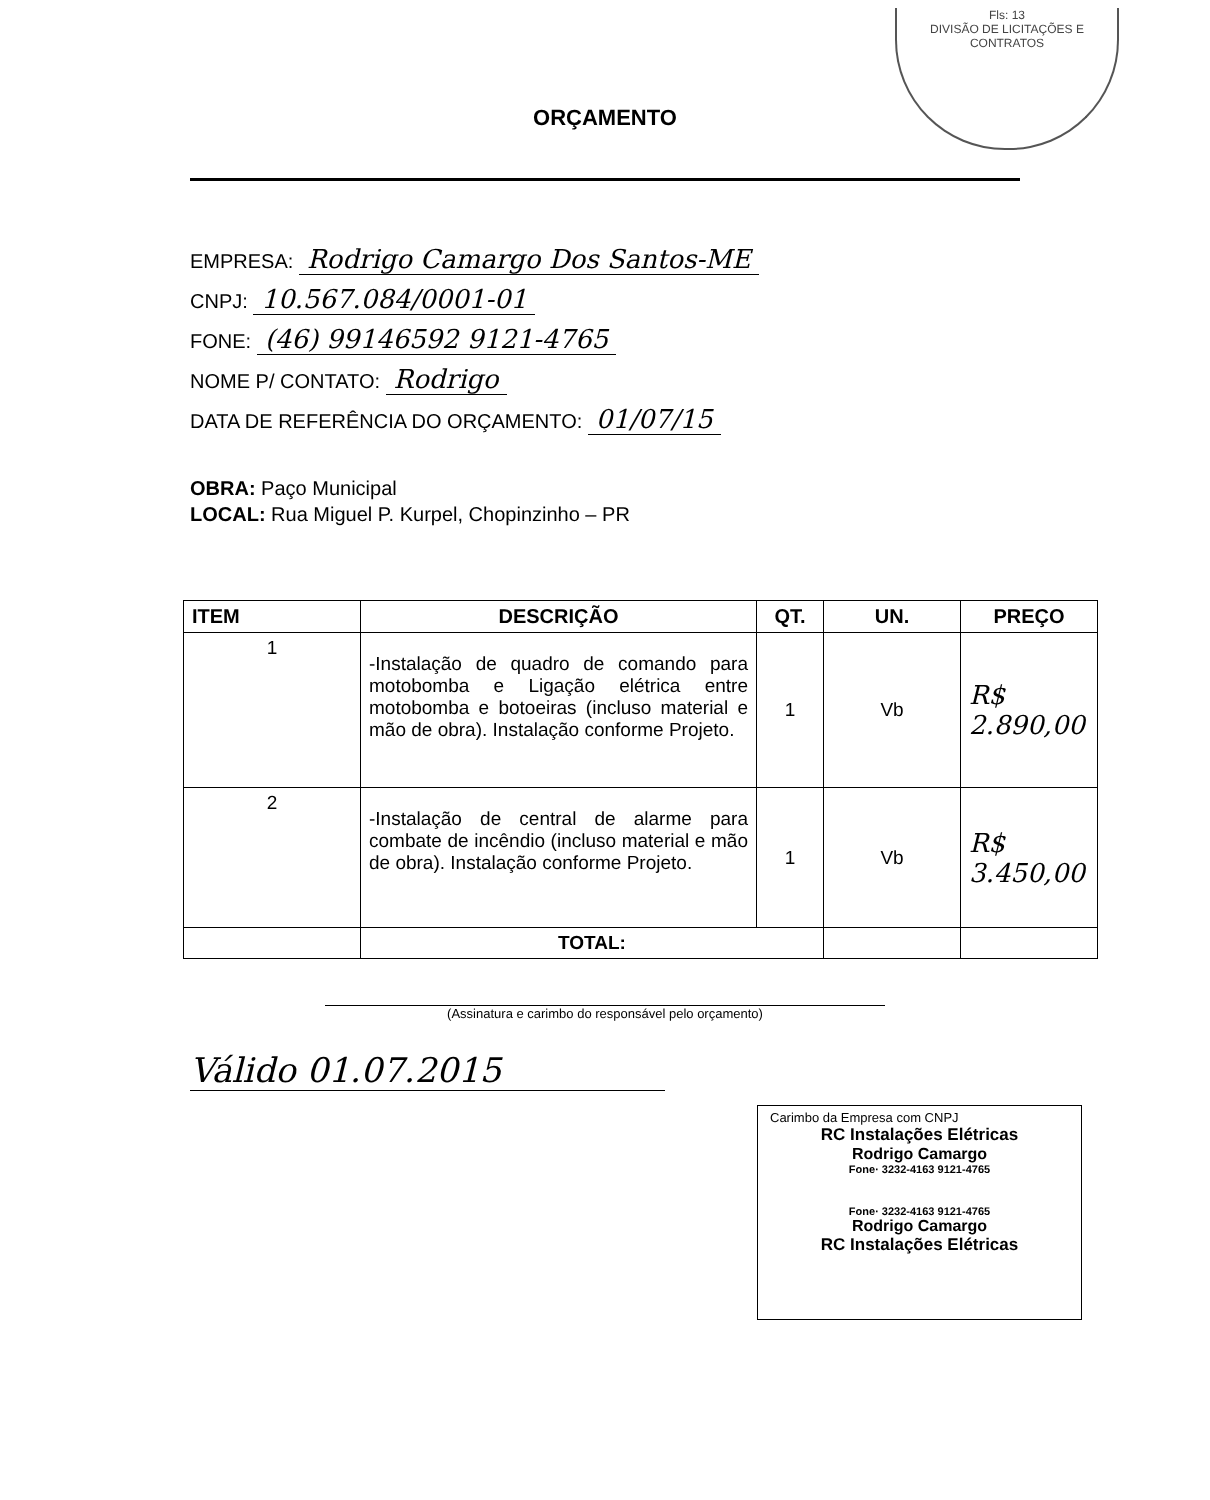Fls: 13
DIVISÃO DE LICITAÇÕES E CONTRATOS
ORÇAMENTO
EMPRESA: Rodrigo Camargo Dos Santos-ME
CNPJ: 10.567.084/0001-01
FONE: (46) 99146592 9121-4765
NOME P/ CONTATO: Rodrigo
DATA DE REFERÊNCIA DO ORÇAMENTO: 01/07/15
OBRA: Paço Municipal
LOCAL: Rua Miguel P. Kurpel, Chopinzinho – PR
| ITEM | DESCRIÇÃO | QT. | UN. | PREÇO |
| --- | --- | --- | --- | --- |
| 1 | -Instalação de quadro de comando para motobomba e Ligação elétrica entre motobomba e botoeiras (incluso material e mão de obra). Instalação conforme Projeto. | 1 | Vb | R$ 2.890,00 |
| 2 | -Instalação de central de alarme para combate de incêndio (incluso material e mão de obra). Instalação conforme Projeto. | 1 | Vb | R$ 3.450,00 |
| | TOTAL: | | | |
(Assinatura e carimbo do responsável pelo orçamento)
Válido 01.07.2015
Carimbo da Empresa com CNPJ
RC Instalações Elétricas
Rodrigo Camargo
Fone· 3232-4163 9121-4765
Fone· 3232-4163 9121-4765
Rodrigo Camargo
RC Instalações Elétricas